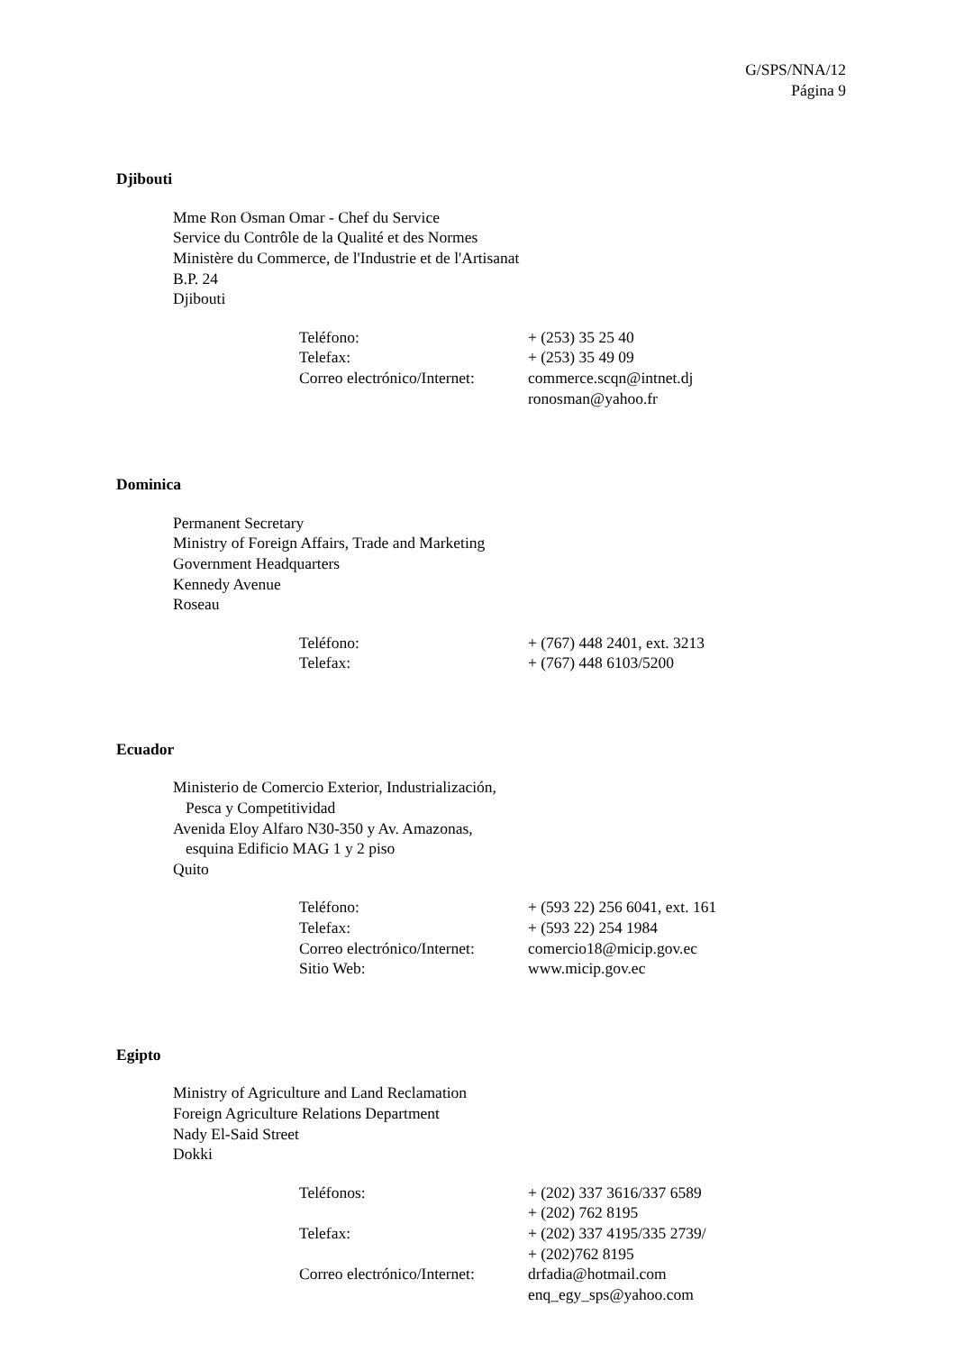G/SPS/NNA/12
Página 9
Djibouti
Mme Ron Osman Omar - Chef du Service
Service du Contrôle de la Qualité et des Normes
Ministère du Commerce, de l'Industrie et de l'Artisanat
B.P. 24
Djibouti
| Teléfono: | + (253) 35 25 40 |
| Telefax: | + (253) 35 49 09 |
| Correo electrónico/Internet: | commerce.scqn@intnet.dj ronosman@yahoo.fr |
Dominica
Permanent Secretary
Ministry of Foreign Affairs, Trade and Marketing
Government Headquarters
Kennedy Avenue
Roseau
| Teléfono: | + (767) 448 2401, ext. 3213 |
| Telefax: | + (767) 448 6103/5200 |
Ecuador
Ministerio de Comercio Exterior, Industrialización,
Pesca y Competitividad
Avenida Eloy Alfaro N30-350 y Av. Amazonas,
esquina Edificio MAG 1 y 2 piso
Quito
| Teléfono: | + (593 22) 256 6041, ext. 161 |
| Telefax: | + (593 22) 254 1984 |
| Correo electrónico/Internet: | comercio18@micip.gov.ec |
| Sitio Web: | www.micip.gov.ec |
Egipto
Ministry of Agriculture and Land Reclamation
Foreign Agriculture Relations Department
Nady El-Said Street
Dokki
| Teléfonos: | + (202) 337 3616/337 6589 + (202) 762 8195 |
| Telefax: | + (202) 337 4195/335 2739/ + (202)762 8195 |
| Correo electrónico/Internet: | drfadia@hotmail.com enq_egy_sps@yahoo.com |